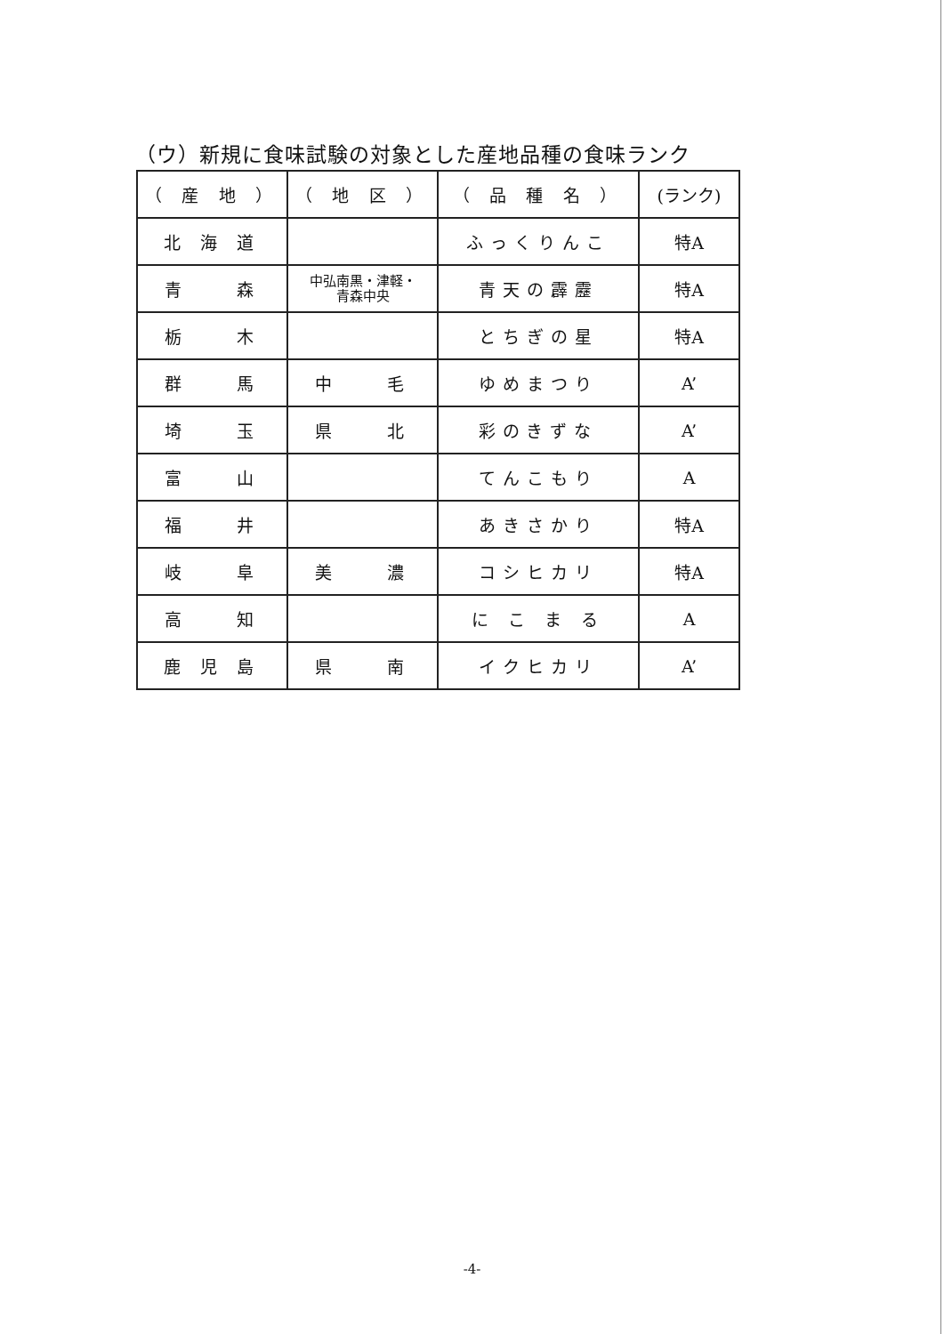（ウ）新規に食味試験の対象とした産地品種の食味ランク
| （ 産 地 ） | （ 地 区 ） | （ 品 種 名 ） | (ランク) |
| 北 海 道 | | ふっくりんこ | 特A |
| 青 森 | 中弘南黒・津軽・ 青森中央 | 青天の霹靂 | 特A |
| 栃 木 | | とちぎの星 | 特A |
| 群 馬 | 中 毛 | ゆめまつり | A’ |
| 埼 玉 | 県 北 | 彩のきずな | A’ |
| 富 山 | | てんこもり | A |
| 福 井 | | あきさかり | 特A |
| 岐 阜 | 美 濃 | コシヒカリ | 特A |
| 高 知 | | に こ ま る | A |
| 鹿 児 島 | 県 南 | イクヒカリ | A’ |
-4-